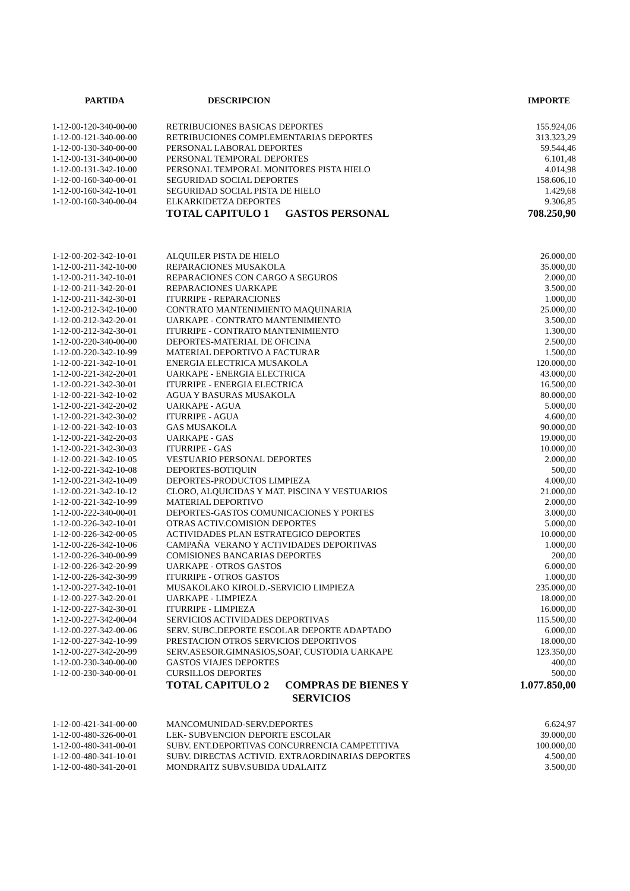| PARTIDA | DESCRIPCION | IMPORTE |
| --- | --- | --- |
| 1-12-00-120-340-00-00 | RETRIBUCIONES BASICAS DEPORTES | 155.924,06 |
| 1-12-00-121-340-00-00 | RETRIBUCIONES COMPLEMENTARIAS DEPORTES | 313.323,29 |
| 1-12-00-130-340-00-00 | PERSONAL LABORAL DEPORTES | 59.544,46 |
| 1-12-00-131-340-00-00 | PERSONAL TEMPORAL DEPORTES | 6.101,48 |
| 1-12-00-131-342-10-00 | PERSONAL TEMPORAL MONITORES PISTA HIELO | 4.014,98 |
| 1-12-00-160-340-00-01 | SEGURIDAD SOCIAL DEPORTES | 158.606,10 |
| 1-12-00-160-342-10-01 | SEGURIDAD SOCIAL PISTA DE HIELO | 1.429,68 |
| 1-12-00-160-340-00-04 | ELKARKIDETZA DEPORTES | 9.306,85 |
| | TOTAL CAPITULO 1 GASTOS PERSONAL | 708.250,90 |
| 1-12-00-202-342-10-01 | ALQUILER PISTA DE HIELO | 26.000,00 |
| 1-12-00-211-342-10-00 | REPARACIONES MUSAKOLA | 35.000,00 |
| 1-12-00-211-342-10-01 | REPARACIONES CON CARGO A SEGUROS | 2.000,00 |
| 1-12-00-211-342-20-01 | REPARACIONES UARKAPE | 3.500,00 |
| 1-12-00-211-342-30-01 | ITURRIPE - REPARACIONES | 1.000,00 |
| 1-12-00-212-342-10-00 | CONTRATO MANTENIMIENTO MAQUINARIA | 25.000,00 |
| 1-12-00-212-342-20-01 | UARKAPE - CONTRATO MANTENIMIENTO | 3.500,00 |
| 1-12-00-212-342-30-01 | ITURRIPE - CONTRATO MANTENIMIENTO | 1.300,00 |
| 1-12-00-220-340-00-00 | DEPORTES-MATERIAL DE OFICINA | 2.500,00 |
| 1-12-00-220-342-10-99 | MATERIAL DEPORTIVO A FACTURAR | 1.500,00 |
| 1-12-00-221-342-10-01 | ENERGIA ELECTRICA MUSAKOLA | 120.000,00 |
| 1-12-00-221-342-20-01 | UARKAPE - ENERGIA ELECTRICA | 43.000,00 |
| 1-12-00-221-342-30-01 | ITURRIPE - ENERGIA ELECTRICA | 16.500,00 |
| 1-12-00-221-342-10-02 | AGUA Y BASURAS MUSAKOLA | 80.000,00 |
| 1-12-00-221-342-20-02 | UARKAPE - AGUA | 5.000,00 |
| 1-12-00-221-342-30-02 | ITURRIPE - AGUA | 4.600,00 |
| 1-12-00-221-342-10-03 | GAS MUSAKOLA | 90.000,00 |
| 1-12-00-221-342-20-03 | UARKAPE - GAS | 19.000,00 |
| 1-12-00-221-342-30-03 | ITURRIPE - GAS | 10.000,00 |
| 1-12-00-221-342-10-05 | VESTUARIO PERSONAL DEPORTES | 2.000,00 |
| 1-12-00-221-342-10-08 | DEPORTES-BOTIQUIN | 500,00 |
| 1-12-00-221-342-10-09 | DEPORTES-PRODUCTOS LIMPIEZA | 4.000,00 |
| 1-12-00-221-342-10-12 | CLORO, ALQUICIDAS Y MAT. PISCINA Y VESTUARIOS | 21.000,00 |
| 1-12-00-221-342-10-99 | MATERIAL DEPORTIVO | 2.000,00 |
| 1-12-00-222-340-00-01 | DEPORTES-GASTOS COMUNICACIONES Y PORTES | 3.000,00 |
| 1-12-00-226-342-10-01 | OTRAS ACTIV.COMISION DEPORTES | 5.000,00 |
| 1-12-00-226-342-00-05 | ACTIVIDADES PLAN ESTRATEGICO DEPORTES | 10.000,00 |
| 1-12-00-226-342-10-06 | CAMPAÑA VERANO Y ACTIVIDADES DEPORTIVAS | 1.000,00 |
| 1-12-00-226-340-00-99 | COMISIONES BANCARIAS DEPORTES | 200,00 |
| 1-12-00-226-342-20-99 | UARKAPE - OTROS GASTOS | 6.000,00 |
| 1-12-00-226-342-30-99 | ITURRIPE - OTROS GASTOS | 1.000,00 |
| 1-12-00-227-342-10-01 | MUSAKOLAKO KIROLD.-SERVICIO LIMPIEZA | 235.000,00 |
| 1-12-00-227-342-20-01 | UARKAPE - LIMPIEZA | 18.000,00 |
| 1-12-00-227-342-30-01 | ITURRIPE - LIMPIEZA | 16.000,00 |
| 1-12-00-227-342-00-04 | SERVICIOS ACTIVIDADES DEPORTIVAS | 115.500,00 |
| 1-12-00-227-342-00-06 | SERV. SUBC.DEPORTE ESCOLAR DEPORTE ADAPTADO | 6.000,00 |
| 1-12-00-227-342-10-99 | PRESTACION OTROS SERVICIOS DEPORTIVOS | 18.000,00 |
| 1-12-00-227-342-20-99 | SERV.ASESOR.GIMNASIOS,SOAF, CUSTODIA UARKAPE | 123.350,00 |
| 1-12-00-230-340-00-00 | GASTOS VIAJES DEPORTES | 400,00 |
| 1-12-00-230-340-00-01 | CURSILLOS DEPORTES | 500,00 |
| | TOTAL CAPITULO 2 COMPRAS DE BIENES Y SERVICIOS | 1.077.850,00 |
| 1-12-00-421-341-00-00 | MANCOMUNIDAD-SERV.DEPORTES | 6.624,97 |
| 1-12-00-480-326-00-01 | LEK- SUBVENCION DEPORTE ESCOLAR | 39.000,00 |
| 1-12-00-480-341-00-01 | SUBV. ENT.DEPORTIVAS CONCURRENCIA CAMPETITIVA | 100.000,00 |
| 1-12-00-480-341-10-01 | SUBV. DIRECTAS ACTIVID. EXTRAORDINARIAS DEPORTES | 4.500,00 |
| 1-12-00-480-341-20-01 | MONDRAITZ SUBV.SUBIDA UDALAITZ | 3.500,00 |